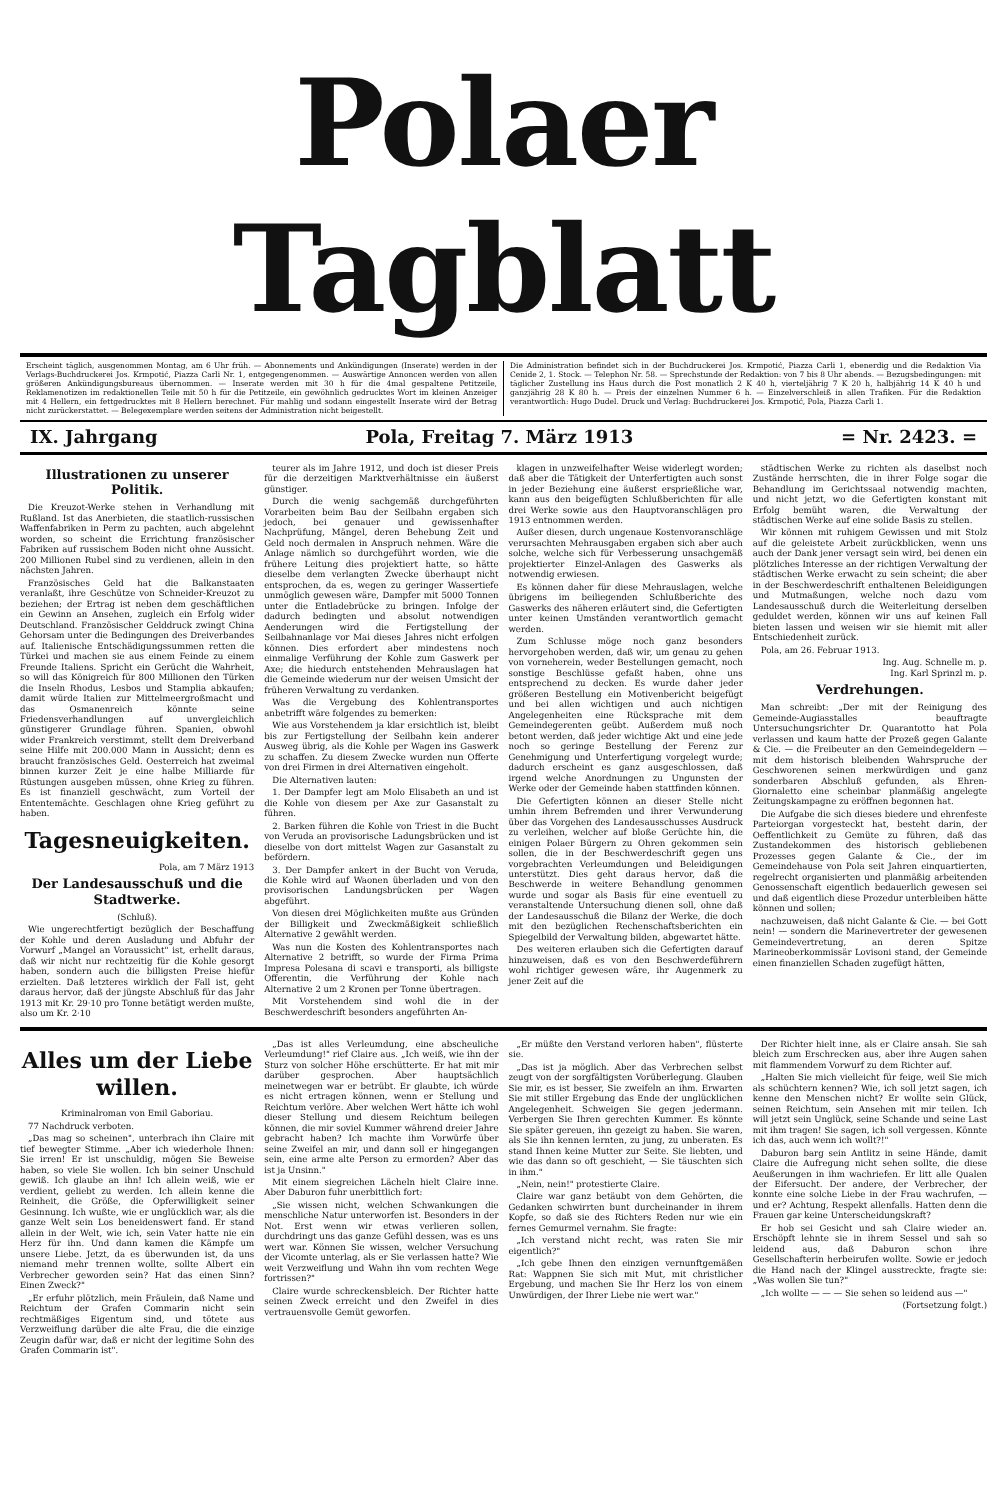Polaer Tagblatt
Erscheint täglich, ausgenommen Montag, am 6 Uhr früh. — Abonnements und Ankündigungen (Inserate) werden in der Verlags-Buchdruckerei Jos. Krmpotić, Piazza Carli Nr. 1, entgegengenommen. — Auswärtige Annoncen werden von allen größeren Ankündigungsbureaus übernommen. — Inserate werden mit 30 h für die 4mal gespaltene Petitzeile, Reklamenotizen im redaktionellen Teile mit 50 h für die Petitzeile, ein gewöhnlich gedrucktes Wort im kleinen Anzeiger mit 4 Hellern, ein fettgedrucktes mit 8 Hellern berechnet. Für mahlig und sodann eingestellt Inserate wird der Betrag nicht zurückerstattet. — Belegexemplare werden seitens der Administration nicht beigestellt.
Die Administration befindet sich in der Buchdruckerei Jos. Krmpotić, Piazza Carli 1, ebenerdig und die Redaktion Via Cenide 2, 1. Stock. — Telephon Nr. 58. — Sprechstunde der Redaktion: von 7 bis 8 Uhr abends. — Bezugsbedingungen: mit täglicher Zustellung ins Haus durch die Post monatlich 2 K 40 h, vierteljährig 7 K 20 h, halbjährig 14 K 40 h und ganzjährig 28 K 80 h. — Preis der einzelnen Nummer 6 h. — Einzelverschleiß in allen Trafiken. Für die Redaktion verantwortlich: Hugo Dudel. Druck und Verlag: Buchdruckerei Jos. Krmpotić, Pola, Piazza Carli 1.
IX. Jahrgang Pola, Freitag 7. März 1913 = Nr. 2423. =
Illustrationen zu unserer Politik.
Die Kreuzot-Werke stehen in Verhandlung mit Rußland. Ist das Anerbieten, die staatlich-russischen Waffenfabriken in Perm zu pachten, auch abgelehnt worden, so scheint die Errichtung französischer Fabriken auf russischem Boden nicht ohne Aussicht. 200 Millionen Rubel sind zu verdienen, allein in den nächsten Jahren.
Französisches Geld hat die Balkanstaaten veranlaßt, ihre Geschütze von Schneider-Kreuzot zu beziehen; der Ertrag ist neben dem geschäftlichen ein Gewinn an Ansehen, zugleich ein Erfolg wider Deutschland. Französischer Gelddruck zwingt China Gehorsam unter die Bedingungen des Dreiverbandes auf. Italienische Entschädigungssummen retten die Türkei und machen sie aus einem Feinde zu einem Freunde Italiens. Spricht ein Gerücht die Wahrheit, so will das Königreich für 800 Millionen den Türken die Inseln Rhodus, Lesbos und Stamplia abkaufen; damit würde Italien zur Mittelmeergroßmacht und das Osmanenreich könnte seine Friedensverhandlungen auf unvergleichlich günstigerer Grundlage führen. Spanien, obwohl wider Frankreich verstimmt, stellt dem Dreiverband seine Hilfe mit 200.000 Mann in Aussicht; denn es braucht französisches Geld. Oesterreich hat zweimal binnen kurzer Zeit je eine halbe Milliarde für Rüstungen ausgeben müssen, ohne Krieg zu führen. Es ist finanziell geschwächt, zum Vorteil der Ententemächte. Geschlagen ohne Krieg geführt zu haben.
Tagesneuigkeiten.
Pola, am 7 März 1913
Der Landesausschuß und die Stadtwerke.
(Schluß).
Wie ungerechtfertigt bezüglich der Beschaffung der Kohle und deren Ausladung und Abfuhr der Vorwurf „Mangel an Voraussicht" ist, erhellt daraus, daß wir nicht nur rechtzeitig für die Kohle gesorgt haben, sondern auch die billigsten Preise hiefür erzielten. Daß letzteres wirklich der Fall ist, geht daraus hervor, daß der jüngste Abschluß für das Jahr 1913 mit Kr. 29·10 pro Tonne betätigt werden mußte, also um Kr. 2·10
teurer als im Jahre 1912, und doch ist dieser Preis für die derzeitigen Marktverhältnisse ein äußerst günstiger.
Durch die wenig sachgemäß durchgeführten Vorarbeiten beim Bau der Seilbahn ergaben sich jedoch, bei genauer und gewissenhafter Nachprüfung, Mängel, deren Behebung Zeit und Geld noch dermalen in Anspruch nehmen. Wäre die Anlage nämlich so durchgeführt worden, wie die frühere Leitung dies projektiert hatte, so hätte dieselbe dem verlangten Zwecke überhaupt nicht entsprochen, da es, wegen zu geringer Wassertiefe unmöglich gewesen wäre, Dampfer mit 5000 Tonnen unter die Entladebrücke zu bringen. Infolge der dadurch bedingten und absolut notwendigen Aenderungen wird die Fertigstellung der Seilbahnanlage vor Mai dieses Jahres nicht erfolgen können. Dies erfordert aber mindestens noch einmalige Verführung der Kohle zum Gaswerk per Axe; die hiedurch entstehenden Mehrauslagen hat die Gemeinde wiederum nur der weisen Umsicht der früheren Verwaltung zu verdanken.
Was die Vergebung des Kohlentransportes anbetrifft wäre folgendes zu bemerken:
Wie aus Vorstehendem ja klar ersichtlich ist, bleibt bis zur Fertigstellung der Seilbahn kein anderer Ausweg übrig, als die Kohle per Wagen ins Gaswerk zu schaffen. Zu diesem Zwecke wurden nun Offerte von drei Firmen in drei Alternativen eingeholt.
Die Alternativen lauten:
1. Der Dampfer legt am Molo Elisabeth an und ist die Kohle von diesem per Axe zur Gasanstalt zu führen.
2. Barken führen die Kohle von Triest in die Bucht von Veruda an provisorische Ladungsbrücken und ist dieselbe von dort mittelst Wagen zur Gasanstalt zu befördern.
3. Der Dampfer ankert in der Bucht von Veruda, die Kohle wird auf Waonen überladen und von den provisorischen Landungsbrücken per Wagen abgeführt.
Von diesen drei Möglichkeiten mußte aus Gründen der Billigkeit und Zweckmäßigkeit schließlich Alternative 2 gewählt werden.
Was nun die Kosten des Kohlentransportes nach Alternative 2 betrifft, so wurde der Firma Prima Impresa Polesana di scavi e transporti, als billigste Offerentin, die Verführung der Kohle nach Alternative 2 um 2 Kronen per Tonne übertragen.
Mit Vorstehendem sind wohl die in der Beschwerdeschrift besonders angeführten An-
klagen in unzweifelhafter Weise widerlegt worden; daß aber die Tätigkeit der Unterfertigten auch sonst in jeder Beziehung eine äußerst ersprießliche war, kann aus den beigefügten Schlußberichten für alle drei Werke sowie aus den Hauptvoranschlägen pro 1913 entnommen werden.
Außer diesen, durch ungenaue Kostenvoranschläge verursachten Mehrausgaben ergaben sich aber auch solche, welche sich für Verbesserung unsachgemäß projektierter Einzel-Anlagen des Gaswerks als notwendig erwiesen.
Es können daher für diese Mehrauslagen, welche übrigens im beiliegenden Schlußberichte des Gaswerks des näheren erläutert sind, die Gefertigten unter keinen Umständen verantwortlich gemacht werden.
Zum Schlusse möge noch ganz besonders hervorgehoben werden, daß wir, um genau zu gehen von vorneherein, weder Bestellungen gemacht, noch sonstige Beschlüsse gefaßt haben, ohne uns entsprechend zu decken. Es wurde daher jeder größeren Bestellung ein Motivenbericht beigefügt und bei allen wichtigen und auch nichtigen Angelegenheiten eine Rücksprache mit dem Gemeindegerenten geübt. Außerdem muß noch betont werden, daß jeder wichtige Akt und eine jede noch so geringe Bestellung der Ferenz zur Genehmigung und Unterfertigung vorgelegt wurde; dadurch erscheint es ganz ausgeschlossen, daß irgend welche Anordnungen zu Ungunsten der Werke oder der Gemeinde haben stattfinden können.
Die Gefertigten können an dieser Stelle nicht umhin ihrem Befremden und ihrer Verwunderung über das Vorgehen des Landesausschusses Ausdruck zu verleihen, welcher auf bloße Gerüchte hin, die einigen Polaer Bürgern zu Ohren gekommen sein sollen, die in der Beschwerdeschrift gegen uns vorgebrachten Verleumdungen und Beleidigungen unterstützt. Dies geht daraus hervor, daß die Beschwerde in weitere Behandlung genommen wurde und sogar als Basis für eine eventuell zu veranstaltende Untersuchung dienen soll, ohne daß der Landesausschuß die Bilanz der Werke, die doch mit den bezüglichen Rechenschaftsberichten ein Spiegelbild der Verwaltung bilden, abgewartet hätte.
Des weiteren erlauben sich die Gefertigten darauf hinzuweisen, daß es von den Beschwerdeführern wohl richtiger gewesen wäre, ihr Augenmerk zu jener Zeit auf die
städtischen Werke zu richten als daselbst noch Zustände herrschten, die in ihrer Folge sogar die Behandlung im Gerichtssaal notwendig machten, und nicht jetzt, wo die Gefertigten konstant mit Erfolg bemüht waren, die Verwaltung der städtischen Werke auf eine solide Basis zu stellen.
Wir können mit ruhigem Gewissen und mit Stolz auf die geleistete Arbeit zurückblicken, wenn uns auch der Dank jener versagt sein wird, bei denen ein plötzliches Interesse an der richtigen Verwaltung der städtischen Werke erwacht zu sein scheint; die aber in der Beschwerdeschrift enthaltenen Beleidigungen und Mutmaßungen, welche noch dazu vom Landesausschuß durch die Weiterleitung derselben geduldet werden, können wir uns auf keinen Fall bieten lassen und weisen wir sie hiemit mit aller Entschiedenheit zurück.
Pola, am 26. Februar 1913.
Ing. Aug. Schnelle m. p.
Ing. Karl Sprinzl m. p.
Verdrehungen.
Man schreibt: „Der mit der Reinigung des Gemeinde-Augiasstalles beauftragte Untersuchungsrichter Dr. Quarantotto hat Pola verlassen und kaum hatte der Prozeß gegen Galante & Cie. — die Freibeuter an den Gemeindegeldern — mit dem historisch bleibenden Wahrspruche der Geschworenen seinen merkwürdigen und ganz sonderbaren Abschluß gefunden, als Ehren-Giornaletto eine scheinbar planmäßig angelegte Zeitungskampagne zu eröffnen begonnen hat.
Die Aufgabe die sich dieses biedere und ehrenfeste Parteiorgan vorgesteckt hat, besteht darin, der Oeffentlichkeit zu Gemüte zu führen, daß das Zustandekommen des historisch gebliebenen Prozesses gegen Galante & Cie., der im Gemeindehause von Pola seit Jahren einquartierten, regelrecht organisierten und planmäßig arbeitenden Genossenschaft eigentlich bedauerlich gewesen sei und daß eigentlich diese Prozedur unterbleiben hätte können und sollen;
nachzuweisen, daß nicht Galante & Cie. — bei Gott nein! — sondern die Marinevertreter der gewesenen Gemeindevertretung, an deren Spitze Marineoberkommissär Lovisoni stand, der Gemeinde einen finanziellen Schaden zugefügt hätten,
Alles um der Liebe willen.
Kriminalroman von Emil Gaboriau.
77 Nachdruck verboten.
„Das mag so scheinen", unterbrach ihn Claire mit tief bewegter Stimme. „Aber ich wiederhole Ihnen: Sie irren! Er ist unschuldig, mögen Sie Beweise haben, so viele Sie wollen. Ich bin seiner Unschuld gewiß. Ich glaube an ihn! Ich allein weiß, wie er verdient, geliebt zu werden. Ich allein kenne die Reinheit, die Größe, die Opferwilligkeit seiner Gesinnung. Ich wußte, wie er unglücklich war, als die ganze Welt sein Los beneidenswert fand. Er stand allein in der Welt, wie ich, sein Vater hatte nie ein Herz für ihn. Und dann kamen die Kämpfe um unsere Liebe. Jetzt, da es überwunden ist, da uns niemand mehr trennen wollte, sollte Albert ein Verbrecher geworden sein? Hat das einen Sinn? Einen Zweck?"
„Er erfuhr plötzlich, mein Fräulein, daß Name und Reichtum der Grafen Commarin nicht sein rechtmäßiges Eigentum sind, und tötete aus Verzweiflung darüber die alte Frau, die die einzige Zeugin dafür war, daß er nicht der legitime Sohn des Grafen Commarin ist".
„Das ist alles Verleumdung, eine abscheuliche Verleumdung!" rief Claire aus. „Ich weiß, wie ihn der Sturz von solcher Höhe erschütterte. Er hat mit mir darüber gesprochen. Aber hauptsächlich meinetwegen war er betrübt. Er glaubte, ich würde es nicht ertragen können, wenn er Stellung und Reichtum verlöre. Aber welchen Wert hätte ich wohl dieser Stellung und diesem Reichtum beilegen können, die mir soviel Kummer während dreier Jahre gebracht haben? Ich machte ihm Vorwürfe über seine Zweifel an mir, und dann soll er hingegangen sein, eine arme alte Person zu ermorden? Aber das ist ja Unsinn."
Mit einem siegreichen Lächeln hielt Claire inne. Aber Daburon fuhr unerbittlich fort:
„Sie wissen nicht, welchen Schwankungen die menschliche Natur unterworfen ist. Besonders in der Not. Erst wenn wir etwas verlieren sollen, durchdringt uns das ganze Gefühl dessen, was es uns wert war. Können Sie wissen, welcher Versuchung der Vicomte unterlag, als er Sie verlassen hatte? Wie weit Verzweiflung und Wahn ihn vom rechten Wege fortrissen?"
Claire wurde schreckensbleich. Der Richter hatte seinen Zweck erreicht und den Zweifel in dies vertrauensvolle Gemüt geworfen.
„Er müßte den Verstand verloren haben", flüsterte sie.
„Das ist ja möglich. Aber das Verbrechen selbst zeugt von der sorgfältigsten Vorüberlegung. Glauben Sie mir, es ist besser, Sie zweifeln an ihm. Erwarten Sie mit stiller Ergebung das Ende der unglücklichen Angelegenheit. Schweigen Sie gegen jedermann. Verbergen Sie Ihren gerechten Kummer. Es könnte Sie später gereuen, ihn gezeigt zu haben. Sie waren, als Sie ihn kennen lernten, zu jung, zu unberaten. Es stand Ihnen keine Mutter zur Seite. Sie liebten, und wie das dann so oft geschieht, — Sie täuschten sich in ihm."
„Nein, nein!" protestierte Claire.
Claire war ganz betäubt von dem Gehörten, die Gedanken schwirrten bunt durcheinander in ihrem Kopfe, so daß sie des Richters Reden nur wie ein fernes Gemurmel vernahm. Sie fragte:
„Ich verstand nicht recht, was raten Sie mir eigentlich?"
„Ich gebe Ihnen den einzigen vernunftgemäßen Rat: Wappnen Sie sich mit Mut, mit christlicher Ergebung, und machen Sie Ihr Herz los von einem Unwürdigen, der Ihrer Liebe nie wert war."
Der Richter hielt inne, als er Claire ansah. Sie sah bleich zum Erschrecken aus, aber ihre Augen sahen mit flammendem Vorwurf zu dem Richter auf.
„Halten Sie mich vielleicht für feige, weil Sie mich als schüchtern kennen? Wie, ich soll jetzt sagen, ich kenne den Menschen nicht? Er wollte sein Glück, seinen Reichtum, sein Ansehen mit mir teilen. Ich will jetzt sein Unglück, seine Schande und seine Last mit ihm tragen! Sie sagen, ich soll vergessen. Könnte ich das, auch wenn ich wollt?!"
Daburon barg sein Antlitz in seine Hände, damit Claire die Aufregung nicht sehen sollte, die diese Aeußerungen in ihm wachriefen. Er litt alle Qualen der Eifersucht. Der andere, der Verbrecher, der konnte eine solche Liebe in der Frau wachrufen, — und er? Achtung, Respekt allenfalls. Hatten denn die Frauen gar keine Unterscheidungskraft?
Er hob sei Gesicht und sah Claire wieder an. Erschöpft lehnte sie in ihrem Sessel und sah so leidend aus, daß Daburon schon ihre Gesellschafterin herbeirufen wollte. Sowie er jedoch die Hand nach der Klingel ausstreckte, fragte sie: „Was wollen Sie tun?"
„Ich wollte — — — Sie sehen so leidend aus —"
(Fortsetzung folgt.)